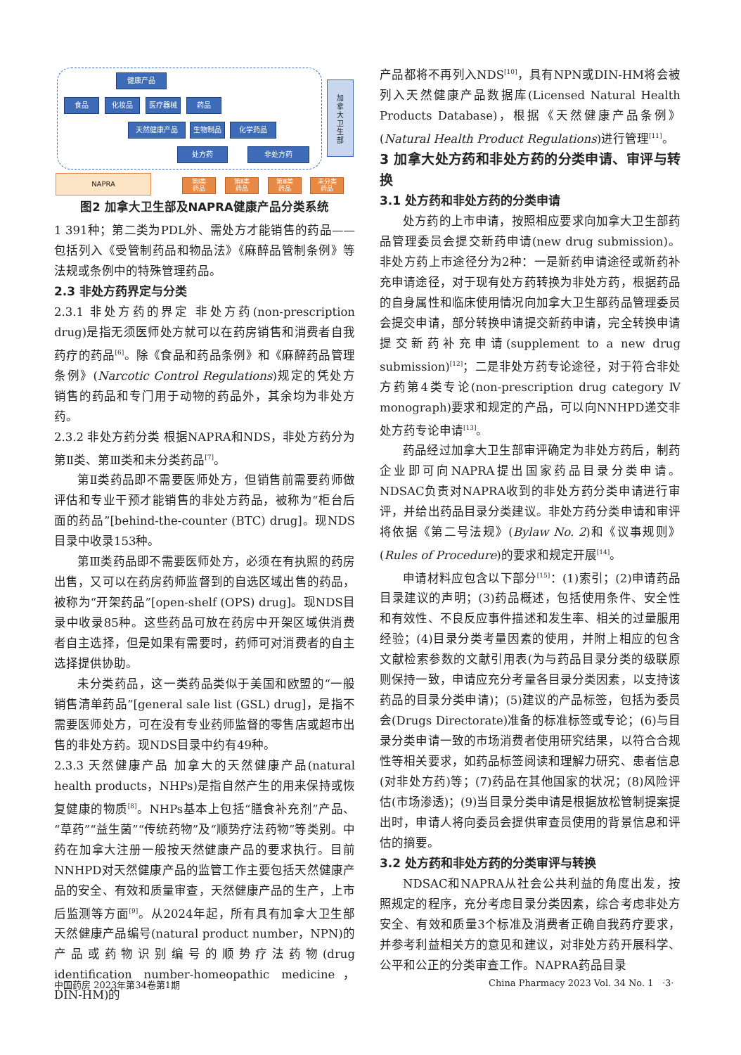健康产品
食品 化妆品 医疗器械 药品
天然健康产品 生物制品 化学药品
处方药 非处方药
加
拿
大
卫
生
部
NAPRA
第Ⅰ类
药品
第Ⅱ类
药品
第Ⅲ类
药品
未分类
药品
图2 加拿大卫生部及NAPRA健康产品分类系统
1 391种；第二类为PDL外、需处方才能销售的药品——包括列入《受管制药品和物品法》《麻醉品管制条例》等法规或条例中的特殊管理药品。
2.3 非处方药界定与分类
2.3.1 非处方药的界定 非处方药(non-prescription drug)是指无须医师处方就可以在药房销售和消费者自我药疗的药品<sup>[6]</sup>。除《食品和药品条例》和《麻醉药品管理条例》(Narcotic Control Regulations)规定的凭处方销售的药品和专门用于动物的药品外，其余均为非处方药。
2.3.2 非处方药分类 根据NAPRA和NDS，非处方药分为第Ⅱ类、第Ⅲ类和未分类药品<sup>[7]</sup>。
第Ⅱ类药品即不需要医师处方，但销售前需要药师做评估和专业干预才能销售的非处方药品，被称为“柜台后面的药品”[behind-the-counter (BTC) drug]。现NDS目录中收录153种。
第Ⅲ类药品即不需要医师处方，必须在有执照的药房出售，又可以在药房药师监督到的自选区域出售的药品，被称为“开架药品”[open-shelf (OPS) drug]。现NDS目录中收录85种。这些药品可放在药房中开架区域供消费者自主选择，但是如果有需要时，药师可对消费者的自主选择提供协助。
未分类药品，这一类药品类似于美国和欧盟的“一般销售清单药品”[general sale list (GSL) drug]，是指不需要医师处方，可在没有专业药师监督的零售店或超市出售的非处方药。现NDS目录中约有49种。
2.3.3 天然健康产品 加拿大的天然健康产品(natural health products，NHPs)是指自然产生的用来保持或恢复健康的物质<sup>[8]</sup>。NHPs基本上包括“膳食补充剂”产品、“草药”“益生菌”“传统药物”及“顺势疗法药物”等类别。中药在加拿大注册一般按天然健康产品的要求执行。目前NNHPD对天然健康产品的监管工作主要包括天然健康产品的安全、有效和质量审查，天然健康产品的生产，上市后监测等方面<sup>[9]</sup>。从2024年起，所有具有加拿大卫生部天然健康产品编号(natural product number，NPN)的产品或药物识别编号的顺势疗法药物(drug identification number-homeopathic medicine，DIN-HM)的
产品都将不再列入NDS<sup>[10]</sup>，具有NPN或DIN-HM将会被列入天然健康产品数据库(Licensed Natural Health Products Database)，根据《天然健康产品条例》(Natural Health Product Regulations)进行管理<sup>[11]</sup>。
3 加拿大处方药和非处方药的分类申请、审评与转换
3.1 处方药和非处方药的分类申请
处方药的上市申请，按照相应要求向加拿大卫生部药品管理委员会提交新药申请(new drug submission)。非处方药上市途径分为2种：一是新药申请途径或新药补充申请途径，对于现有处方药转换为非处方药，根据药品的自身属性和临床使用情况向加拿大卫生部药品管理委员会提交申请，部分转换申请提交新药申请，完全转换申请提交新药补充申请(supplement to a new drug submission)<sup>[12]</sup>；二是非处方药专论途径，对于符合非处方药第4类专论(non-prescription drug category Ⅳ monograph)要求和规定的产品，可以向NNHPD递交非处方药专论申请<sup>[13]</sup>。
药品经过加拿大卫生部审评确定为非处方药后，制药企业即可向NAPRA提出国家药品目录分类申请。NDSAC负责对NAPRA收到的非处方药分类申请进行审评，并给出药品目录分类建议。非处方药分类申请和审评将依据《第二号法规》(Bylaw No. 2)和《议事规则》(Rules of Procedure)的要求和规定开展<sup>[14]</sup>。
申请材料应包含以下部分<sup>[15]</sup>：(1)索引；(2)申请药品目录建议的声明；(3)药品概述，包括使用条件、安全性和有效性、不良反应事件描述和发生率、相关的过量服用经验；(4)目录分类考量因素的使用，并附上相应的包含文献检索参数的文献引用表(为与药品目录分类的级联原则保持一致，申请应充分考量各目录分类因素，以支持该药品的目录分类申请)；(5)建议的产品标签，包括为委员会(Drugs Directorate)准备的标准标签或专论；(6)与目录分类申请一致的市场消费者使用研究结果，以符合合规性等相关要求，如药品标签阅读和理解力研究、患者信息(对非处方药)等；(7)药品在其他国家的状况；(8)风险评估(市场渗透)；(9)当目录分类申请是根据放松管制提案提出时，申请人将向委员会提供审查员使用的背景信息和评估的摘要。
3.2 处方药和非处方药的分类审评与转换
NDSAC和NAPRA从社会公共利益的角度出发，按照规定的程序，充分考虑目录分类因素，综合考虑非处方安全、有效和质量3个标准及消费者正确自我药疗要求，并参考利益相关方的意见和建议，对非处方药开展科学、公平和公正的分类审查工作。NAPRA药品目录
中国药房 2023年第34卷第1期
China Pharmacy 2023 Vol. 34 No. 1 ·3·